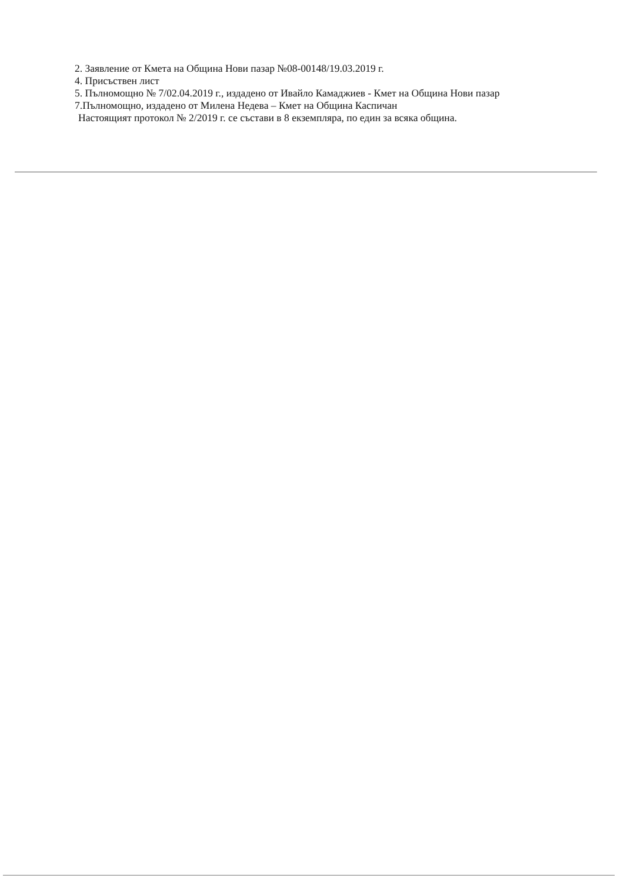2. Заявление от Кмета на Община Нови пазар №08-00148/19.03.2019 г.
4. Присъствен лист
5. Пълномощно № 7/02.04.2019 г., издадено от Ивайло Камаджиев - Кмет на Община Нови пазар
7.Пълномощно, издадено от Милена Недева – Кмет на Община Каспичан
Настоящият протокол № 2/2019 г. се състави в 8 екземпляра, по един за всяка община.